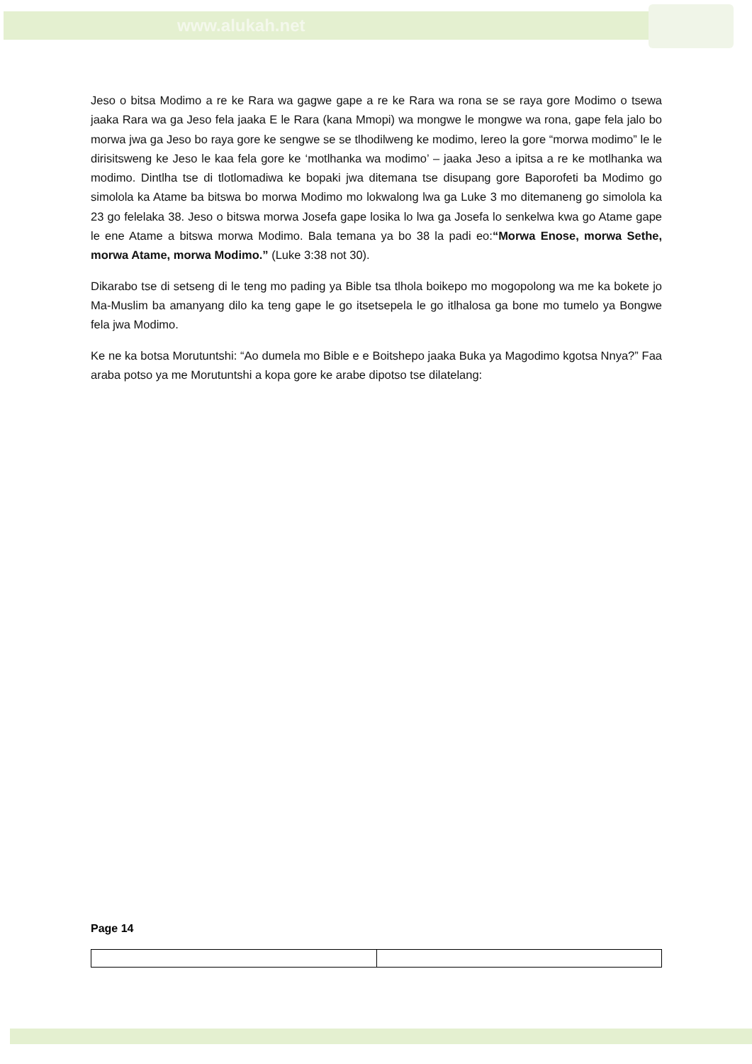www.alukah.net
Jeso o bitsa Modimo a re ke Rara wa gagwe gape a re ke Rara wa rona se se raya gore Modimo o tsewa jaaka Rara wa ga Jeso fela jaaka E le Rara (kana Mmopi) wa mongwe le mongwe wa rona, gape fela jalo bo morwa jwa ga Jeso bo raya gore ke sengwe se se tlhodilweng ke modimo, lereo la gore “morwa modimo” le le dirisitsweng ke Jeso le kaa fela gore ke ‘motlhanka wa modimo’ – jaaka Jeso a ipitsa a re ke motlhanka wa modimo. Dintlha tse di tlotlomadiwa ke bopaki jwa ditemana tse disupang gore Baporofeti ba Modimo go simolola ka Atame ba bitswa bo morwa Modimo mo lokwalong lwa ga Luke 3 mo ditemaneng go simolola ka 23 go felelaka 38. Jeso o bitswa morwa Josefa gape losika lo lwa ga Josefa lo senkelwa kwa go Atame gape le ene Atame a bitswa morwa Modimo. Bala temana ya bo 38 la padi eo:“Morwa Enose, morwa Sethe, morwa Atame, morwa Modimo.” (Luke 3:38 not 30).
Dikarabo tse di setseng di le teng mo pading ya Bible tsa tlhola boikepo mo mogopolong wa me ka bokete jo Ma-Muslim ba amanyang dilo ka teng gape le go itsetsepela le go itlhalosa ga bone mo tumelo ya Bongwe fela jwa Modimo.
Ke ne ka botsa Morutuntshi: “Ao dumela mo Bible e e Boitshepo jaaka Buka ya Magodimo kgotsa Nnya?” Faa araba potso ya me Morutuntshi a kopa gore ke arabe dipotso tse dilatelang:
Page 14